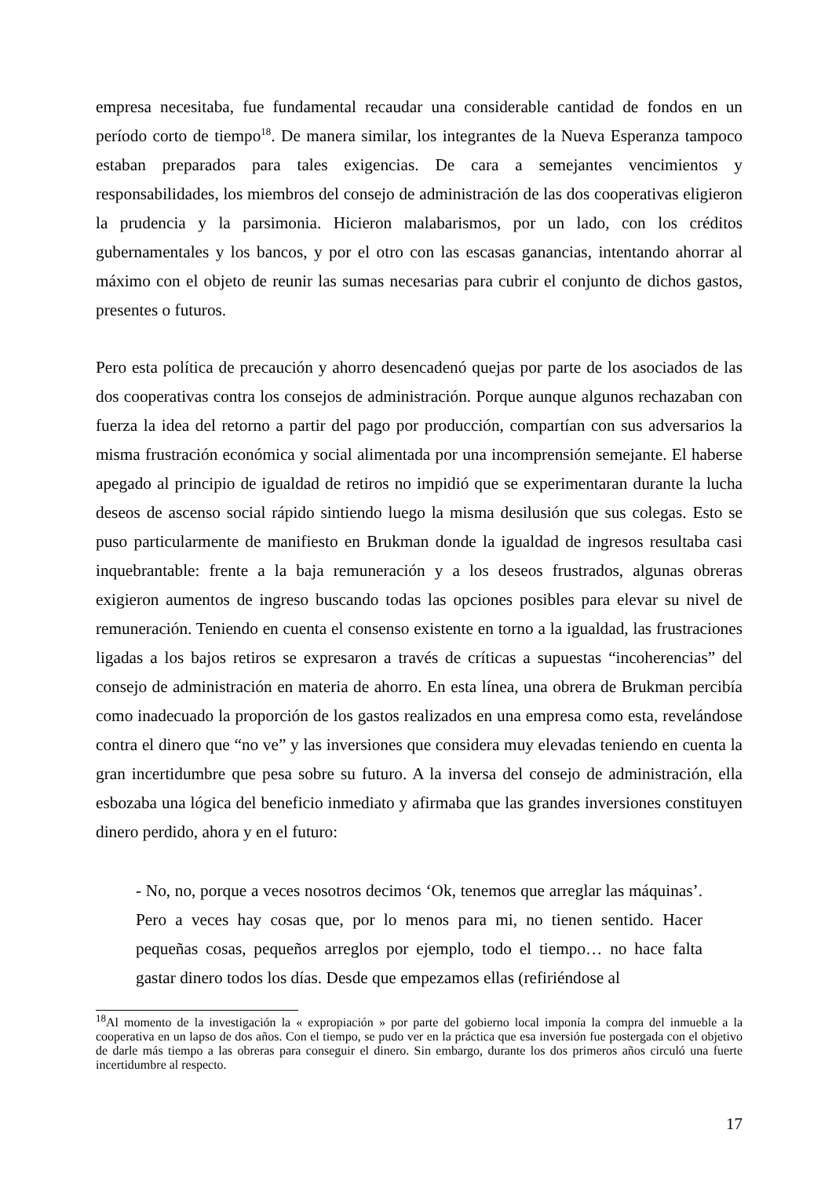empresa necesitaba, fue fundamental recaudar una considerable cantidad de fondos en un período corto de tiempo<sup>18</sup>. De manera similar, los integrantes de la Nueva Esperanza tampoco estaban preparados para tales exigencias. De cara a semejantes vencimientos y responsabilidades, los miembros del consejo de administración de las dos cooperativas eligieron la prudencia y la parsimonia. Hicieron malabarismos, por un lado, con los créditos gubernamentales y los bancos, y por el otro con las escasas ganancias, intentando ahorrar al máximo con el objeto de reunir las sumas necesarias para cubrir el conjunto de dichos gastos, presentes o futuros.
Pero esta política de precaución y ahorro desencadenó quejas por parte de los asociados de las dos cooperativas contra los consejos de administración. Porque aunque algunos rechazaban con fuerza la idea del retorno a partir del pago por producción, compartían con sus adversarios la misma frustración económica y social alimentada por una incomprensión semejante. El haberse apegado al principio de igualdad de retiros no impidió que se experimentaran durante la lucha deseos de ascenso social rápido sintiendo luego la misma desilusión que sus colegas. Esto se puso particularmente de manifiesto en Brukman donde la igualdad de ingresos resultaba casi inquebrantable: frente a la baja remuneración y a los deseos frustrados, algunas obreras exigieron aumentos de ingreso buscando todas las opciones posibles para elevar su nivel de remuneración. Teniendo en cuenta el consenso existente en torno a la igualdad, las frustraciones ligadas a los bajos retiros se expresaron a través de críticas a supuestas “incoherencias” del consejo de administración en materia de ahorro. En esta línea, una obrera de Brukman percibía como inadecuado la proporción de los gastos realizados en una empresa como esta, revelándose contra el dinero que “no ve” y las inversiones que considera muy elevadas teniendo en cuenta la gran incertidumbre que pesa sobre su futuro. A la inversa del consejo de administración, ella esbozaba una lógica del beneficio inmediato y afirmaba que las grandes inversiones constituyen dinero perdido, ahora y en el futuro:
- No, no, porque a veces nosotros decimos ‘Ok, tenemos que arreglar las máquinas’. Pero a veces hay cosas que, por lo menos para mi, no tienen sentido. Hacer pequeñas cosas, pequeños arreglos por ejemplo, todo el tiempo… no hace falta gastar dinero todos los días. Desde que empezamos ellas (refiriéndose al
<sup>18</sup>Al momento de la investigación la « expropiación » por parte del gobierno local imponía la compra del inmueble a la cooperativa en un lapso de dos años. Con el tiempo, se pudo ver en la práctica que esa inversión fue postergada con el objetivo de darle más tiempo a las obreras para conseguir el dinero. Sin embargo, durante los dos primeros años circuló una fuerte incertidumbre al respecto.
17